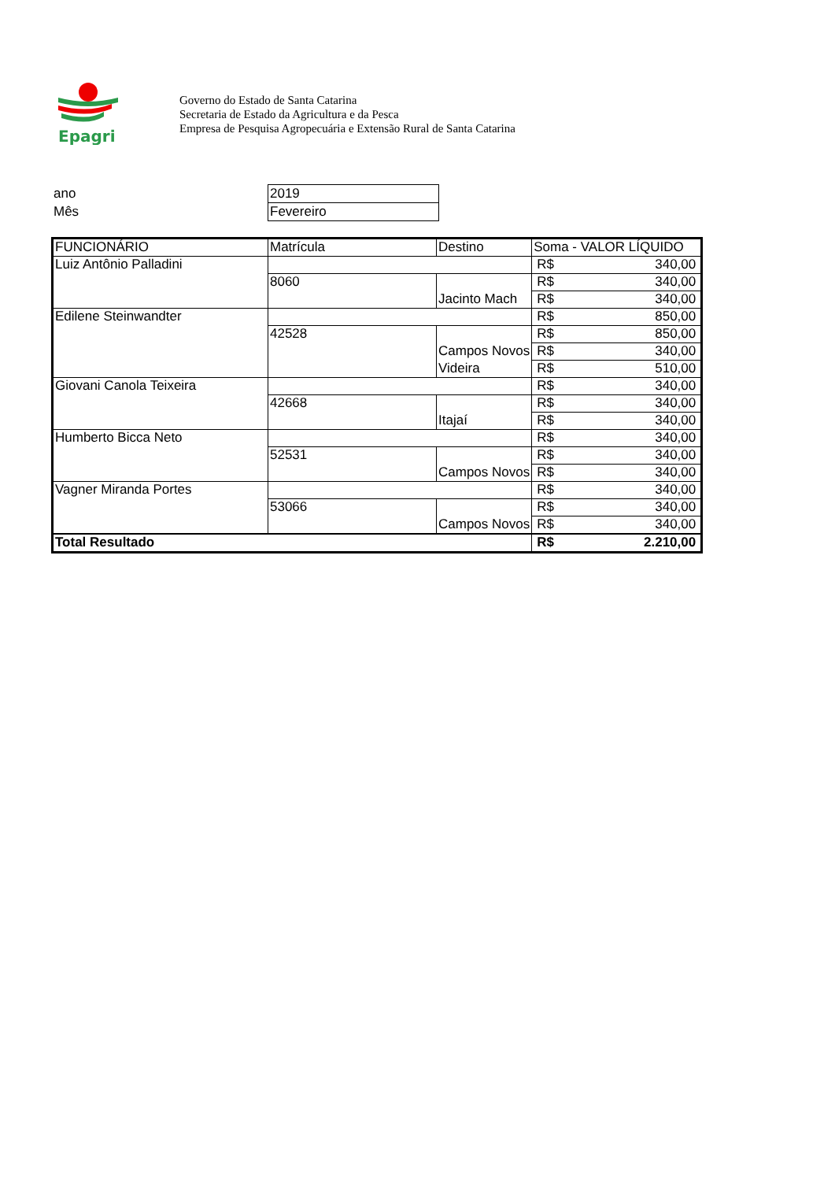Epagri
Governo do Estado de Santa Catarina
Secretaria de Estado da Agricultura e da Pesca
Empresa de Pesquisa Agropecuária e Extensão Rural de Santa Catarina
| ano | 2019 |
| Mês | Fevereiro |
| FUNCIONÁRIO | Matrícula | Destino | Soma - VALOR LÍQUIDO | |
| --- | --- | --- | --- | --- |
| Luiz Antônio Palladini | | | R$ | 340,00 |
| | 8060 | | R$ | 340,00 |
| | | Jacinto Mach | R$ | 340,00 |
| Edilene Steinwandter | | | R$ | 850,00 |
| | 42528 | | R$ | 850,00 |
| | | Campos Novos | R$ | 340,00 |
| | | Videira | R$ | 510,00 |
| Giovani Canola Teixeira | | | R$ | 340,00 |
| | 42668 | | R$ | 340,00 |
| | | Itajaí | R$ | 340,00 |
| Humberto Bicca Neto | | | R$ | 340,00 |
| | 52531 | | R$ | 340,00 |
| | | Campos Novos | R$ | 340,00 |
| Vagner Miranda Portes | | | R$ | 340,00 |
| | 53066 | | R$ | 340,00 |
| | | Campos Novos | R$ | 340,00 |
| Total Resultado | | | R$ | 2.210,00 |